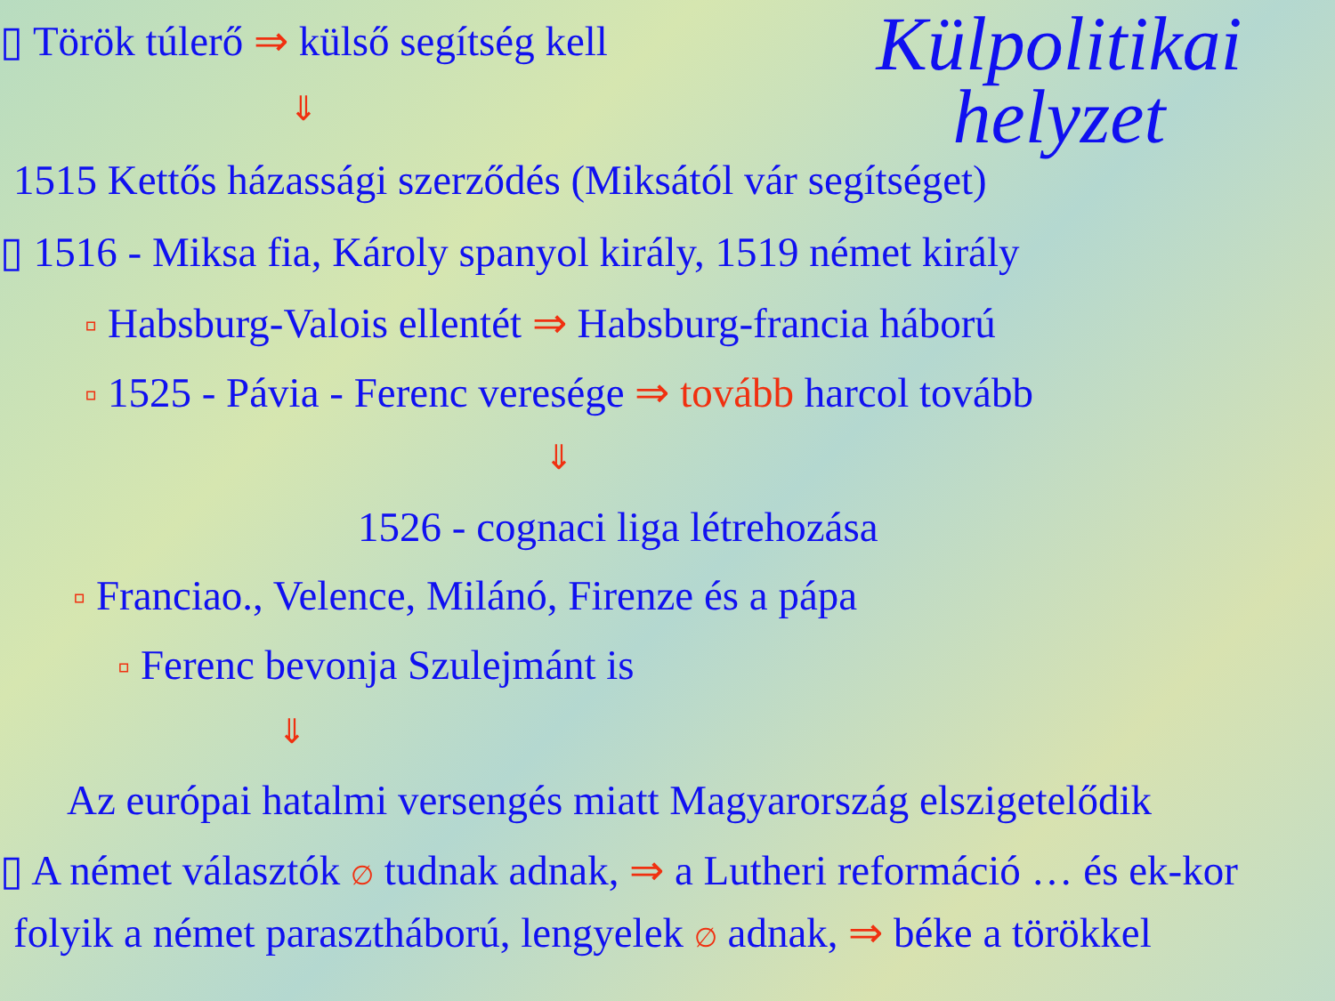Külpolitikai
helyzet
▯ Török túlerő ⇒ külső segítség kell
⇓
1515 Kettős házassági szerződés (Miksától vár segítséget)
▯ 1516 - Miksa fia, Károly spanyol király, 1519 német király
▫ Habsburg-Valois ellentét ⇒ Habsburg-francia háború
▫ 1525 - Pávia - Ferenc veresége ⇒ tovább harcol tovább
⇓
1526 - cognaci liga létrehozása
▫ Franciao., Velence, Milánó, Firenze és a pápa
▫ Ferenc bevonja Szulejmánt is
⇓
Az európai hatalmi versengés miatt Magyarország elszigetelődik
▯ A német választók ∅ tudnak adnak, ⇒ a Lutheri reformáció … és ek-kor
folyik a német parasztháború, lengyelek ∅ adnak, ⇒ béke a törökkel